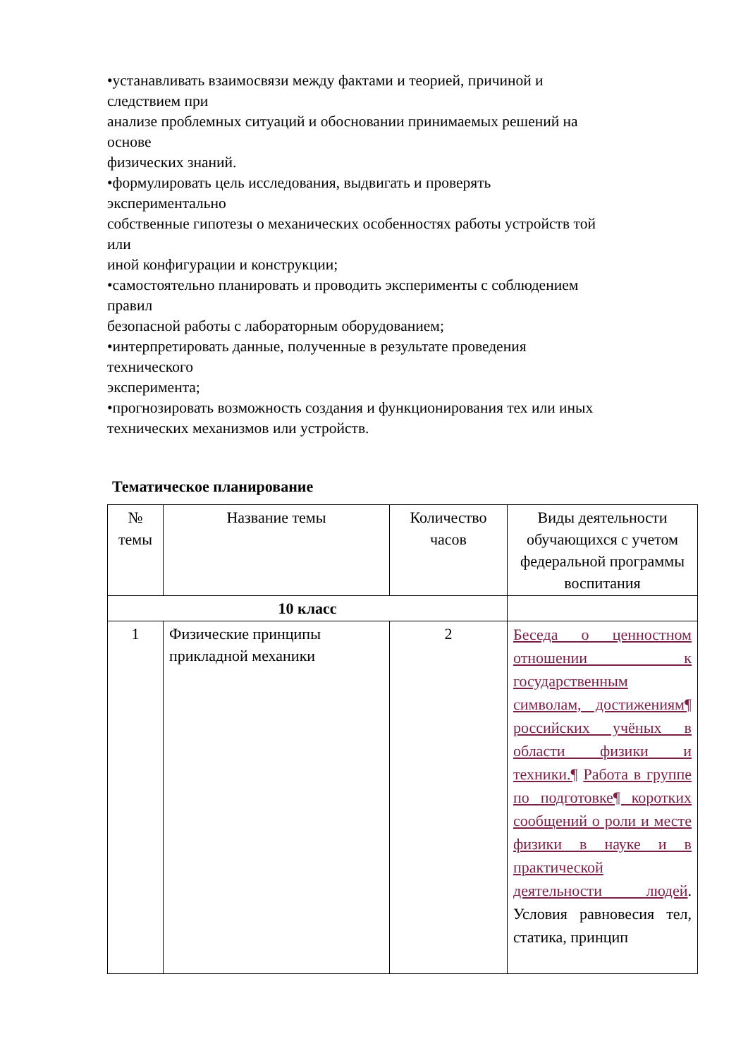•устанавливать взаимосвязи между фактами и теорией, причиной и
следствием при
анализе проблемных ситуаций и обосновании принимаемых решений на
основе
физических знаний.
•формулировать цель исследования, выдвигать и проверять
экспериментально
собственные гипотезы о механических особенностях работы устройств той
или
иной конфигурации и конструкции;
•самостоятельно планировать и проводить эксперименты с соблюдением
правил
безопасной работы с лабораторным оборудованием;
•интерпретировать данные, полученные в результате проведения
технического
эксперимента;
•прогнозировать возможность создания и функционирования тех или иных
технических механизмов или устройств.
Тематическое планирование
| № темы | Название темы | Количество часов | Виды деятельности обучающихся с учетом федеральной программы воспитания |
| 10 класс | | | |
| 1 | Физические принципы прикладной механики | 2 | Беседа о ценностном отношении к государственным символам, достижениям¶ российских учёных в области физики и техники.¶ Работа в группе по подготовке¶ коротких сообщений о роли и месте физики в науке и в практической деятельности людей . Условия равновесия тел, статика, принцип |